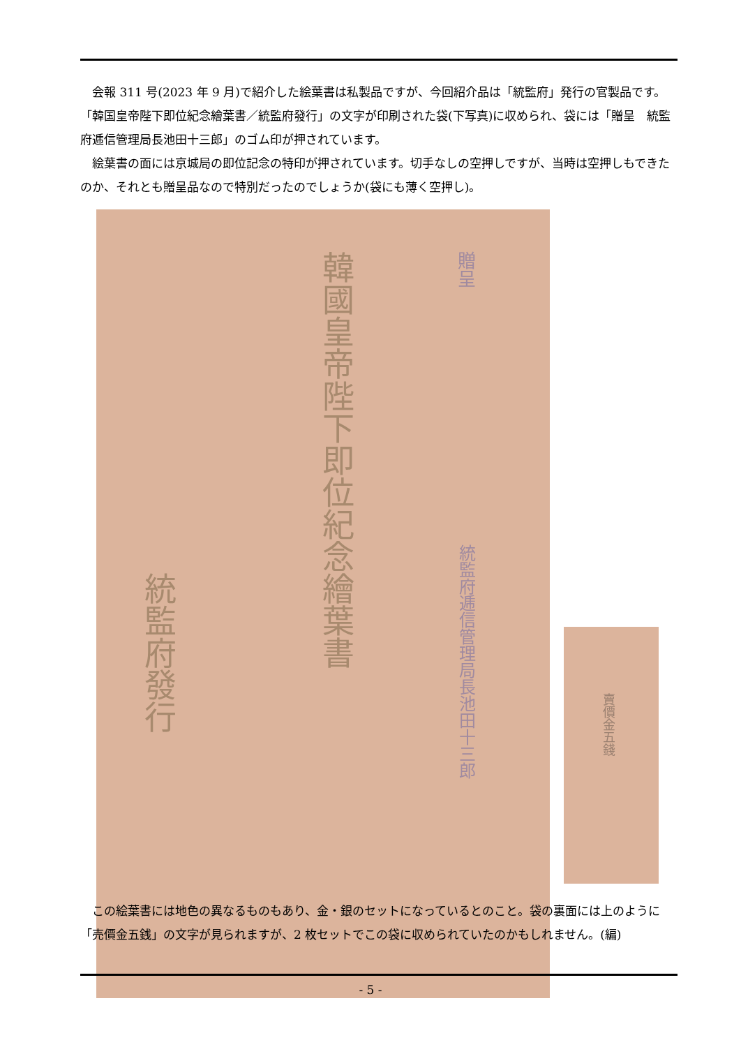会報 311 号(2023 年 9 月)で紹介した絵葉書は私製品ですが、今回紹介品は「統監府」発行の官製品です。「韓国皇帝陛下即位紀念繪葉書／統監府發行」の文字が印刷された袋(下写真)に収められ、袋には「贈呈　統監府逓信管理局長池田十三郎」のゴム印が押されています。
絵葉書の面には京城局の即位記念の特印が押されています。切手なしの空押しですが、当時は空押しもできたのか、それとも贈呈品なので特別だったのでしょうか(袋にも薄く空押し)。
韓國皇帝陛下即位紀念繪葉書
贈呈
統監府逓信管理局長池田十三郎
統監府發行
賣價金五錢
この絵葉書には地色の異なるものもあり、金・銀のセットになっているとのこと。袋の裏面には上のように「売價金五銭」の文字が見られますが、2 枚セットでこの袋に収められていたのかもしれません。(編)
- 5 -